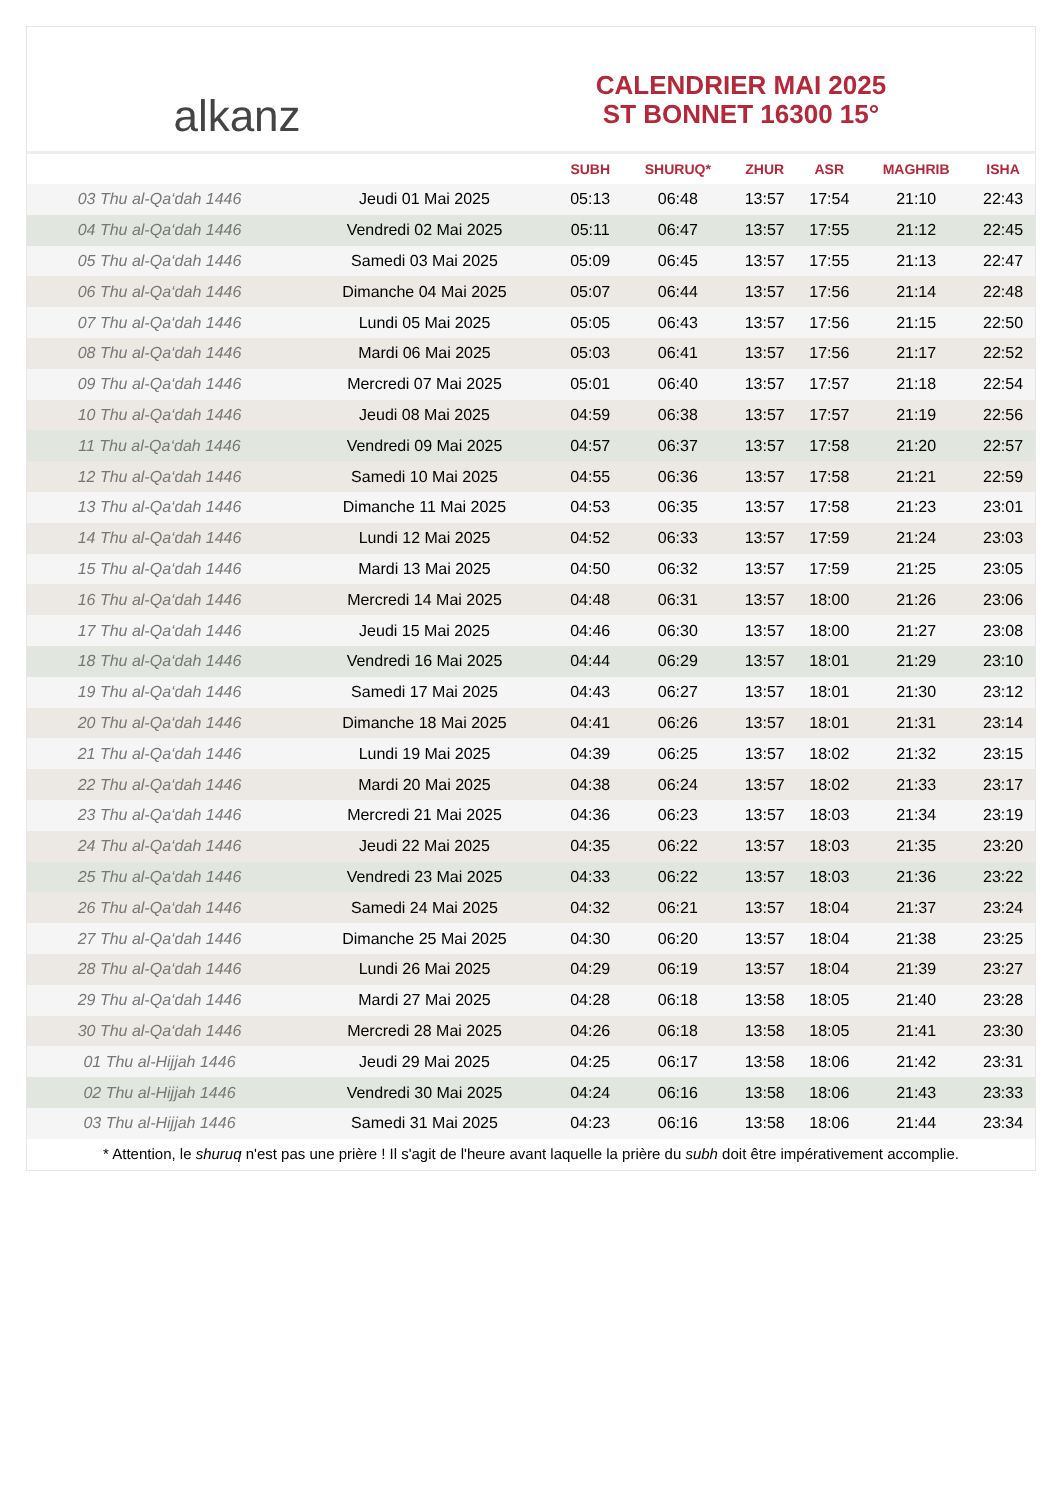alkanz
CALENDRIER MAI 2025
ST BONNET 16300 15°
| | | SUBH | SHURUQ* | ZHUR | ASR | MAGHRIB | ISHA |
| --- | --- | --- | --- | --- | --- | --- | --- |
| 03 Thu al-Qa‘dah 1446 | Jeudi 01 Mai 2025 | 05:13 | 06:48 | 13:57 | 17:54 | 21:10 | 22:43 |
| 04 Thu al-Qa‘dah 1446 | Vendredi 02 Mai 2025 | 05:11 | 06:47 | 13:57 | 17:55 | 21:12 | 22:45 |
| 05 Thu al-Qa‘dah 1446 | Samedi 03 Mai 2025 | 05:09 | 06:45 | 13:57 | 17:55 | 21:13 | 22:47 |
| 06 Thu al-Qa‘dah 1446 | Dimanche 04 Mai 2025 | 05:07 | 06:44 | 13:57 | 17:56 | 21:14 | 22:48 |
| 07 Thu al-Qa‘dah 1446 | Lundi 05 Mai 2025 | 05:05 | 06:43 | 13:57 | 17:56 | 21:15 | 22:50 |
| 08 Thu al-Qa‘dah 1446 | Mardi 06 Mai 2025 | 05:03 | 06:41 | 13:57 | 17:56 | 21:17 | 22:52 |
| 09 Thu al-Qa‘dah 1446 | Mercredi 07 Mai 2025 | 05:01 | 06:40 | 13:57 | 17:57 | 21:18 | 22:54 |
| 10 Thu al-Qa‘dah 1446 | Jeudi 08 Mai 2025 | 04:59 | 06:38 | 13:57 | 17:57 | 21:19 | 22:56 |
| 11 Thu al-Qa‘dah 1446 | Vendredi 09 Mai 2025 | 04:57 | 06:37 | 13:57 | 17:58 | 21:20 | 22:57 |
| 12 Thu al-Qa‘dah 1446 | Samedi 10 Mai 2025 | 04:55 | 06:36 | 13:57 | 17:58 | 21:21 | 22:59 |
| 13 Thu al-Qa‘dah 1446 | Dimanche 11 Mai 2025 | 04:53 | 06:35 | 13:57 | 17:58 | 21:23 | 23:01 |
| 14 Thu al-Qa‘dah 1446 | Lundi 12 Mai 2025 | 04:52 | 06:33 | 13:57 | 17:59 | 21:24 | 23:03 |
| 15 Thu al-Qa‘dah 1446 | Mardi 13 Mai 2025 | 04:50 | 06:32 | 13:57 | 17:59 | 21:25 | 23:05 |
| 16 Thu al-Qa‘dah 1446 | Mercredi 14 Mai 2025 | 04:48 | 06:31 | 13:57 | 18:00 | 21:26 | 23:06 |
| 17 Thu al-Qa‘dah 1446 | Jeudi 15 Mai 2025 | 04:46 | 06:30 | 13:57 | 18:00 | 21:27 | 23:08 |
| 18 Thu al-Qa‘dah 1446 | Vendredi 16 Mai 2025 | 04:44 | 06:29 | 13:57 | 18:01 | 21:29 | 23:10 |
| 19 Thu al-Qa‘dah 1446 | Samedi 17 Mai 2025 | 04:43 | 06:27 | 13:57 | 18:01 | 21:30 | 23:12 |
| 20 Thu al-Qa‘dah 1446 | Dimanche 18 Mai 2025 | 04:41 | 06:26 | 13:57 | 18:01 | 21:31 | 23:14 |
| 21 Thu al-Qa‘dah 1446 | Lundi 19 Mai 2025 | 04:39 | 06:25 | 13:57 | 18:02 | 21:32 | 23:15 |
| 22 Thu al-Qa‘dah 1446 | Mardi 20 Mai 2025 | 04:38 | 06:24 | 13:57 | 18:02 | 21:33 | 23:17 |
| 23 Thu al-Qa‘dah 1446 | Mercredi 21 Mai 2025 | 04:36 | 06:23 | 13:57 | 18:03 | 21:34 | 23:19 |
| 24 Thu al-Qa‘dah 1446 | Jeudi 22 Mai 2025 | 04:35 | 06:22 | 13:57 | 18:03 | 21:35 | 23:20 |
| 25 Thu al-Qa‘dah 1446 | Vendredi 23 Mai 2025 | 04:33 | 06:22 | 13:57 | 18:03 | 21:36 | 23:22 |
| 26 Thu al-Qa‘dah 1446 | Samedi 24 Mai 2025 | 04:32 | 06:21 | 13:57 | 18:04 | 21:37 | 23:24 |
| 27 Thu al-Qa‘dah 1446 | Dimanche 25 Mai 2025 | 04:30 | 06:20 | 13:57 | 18:04 | 21:38 | 23:25 |
| 28 Thu al-Qa‘dah 1446 | Lundi 26 Mai 2025 | 04:29 | 06:19 | 13:57 | 18:04 | 21:39 | 23:27 |
| 29 Thu al-Qa‘dah 1446 | Mardi 27 Mai 2025 | 04:28 | 06:18 | 13:58 | 18:05 | 21:40 | 23:28 |
| 30 Thu al-Qa‘dah 1446 | Mercredi 28 Mai 2025 | 04:26 | 06:18 | 13:58 | 18:05 | 21:41 | 23:30 |
| 01 Thu al-Hijjah 1446 | Jeudi 29 Mai 2025 | 04:25 | 06:17 | 13:58 | 18:06 | 21:42 | 23:31 |
| 02 Thu al-Hijjah 1446 | Vendredi 30 Mai 2025 | 04:24 | 06:16 | 13:58 | 18:06 | 21:43 | 23:33 |
| 03 Thu al-Hijjah 1446 | Samedi 31 Mai 2025 | 04:23 | 06:16 | 13:58 | 18:06 | 21:44 | 23:34 |
* Attention, le shuruq n'est pas une prière ! Il s'agit de l'heure avant laquelle la prière du subh doit être impérativement accomplie.